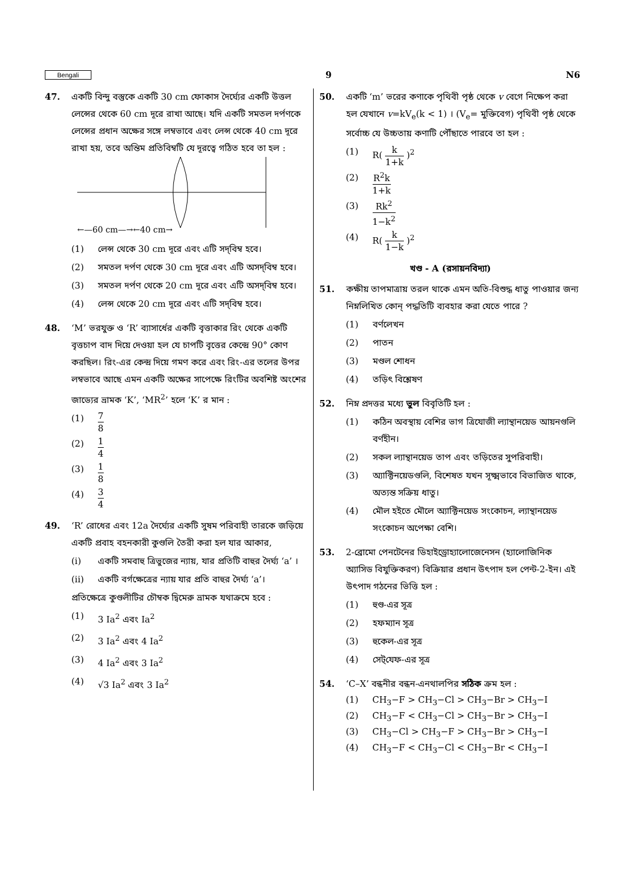Bengali 9 N6
47. একটি বিন্দু বস্তুকে একটি 30 cm ফোকাস দৈর্ঘ্যের একটি উত্তল লেন্সের থেকে 60 cm দূরে রাখা আছে। যদি একটি সমতল দর্পণকে লেন্সের প্রধান অক্ষের সঙ্গে লম্বভাবে এবং লেন্স থেকে 40 cm দূরে রাখা হয়, তবে অন্তিম প্রতিবিম্বটি যে দূরত্বে গঠিত হবে তা হল :
←—60 cm—→←40 cm→
(1) লেন্স থেকে 30 cm দূরে এবং এটি সদ্‌বিম্ব হবে।
(2) সমতল দর্পণ থেকে 30 cm দূরে এবং এটি অসদ্‌বিম্ব হবে।
(3) সমতল দর্পণ থেকে 20 cm দূরে এবং এটি অসদ্‌বিম্ব হবে।
(4) লেন্স থেকে 20 cm দূরে এবং এটি সদ্‌বিম্ব হবে।
48. ‘M’ ভরযুক্ত ও ‘R’ ব্যাসার্ধের একটি বৃত্তাকার রিং থেকে একটি বৃত্তচাপ বাদ দিয়ে দেওয়া হল যে চাপটি বৃত্তের কেন্দ্রে 90° কোণ করছিল। রিং-এর কেন্দ্র দিয়ে গমণ করে এবং রিং-এর তলের উপর লম্বভাবে আছে এমন একটি অক্ষের সাপেক্ষে রিংটির অবশিষ্ট অংশের জাড্যের ভ্রামক ‘K’, ‘MR<sup>2</sup>’ হলে ‘K’ র মান :
(1) 7 8
(2) 1 4
(3) 1 8
(4) 3 4
49. ‘R’ রোধের এবং 12a দৈর্ঘ্যের একটি সুষম পরিবাহী তারকে জড়িয়ে একটি প্রবাহ বহনকারী কুণ্ডলি তৈরী করা হল যার আকার,
(i) একটি সমবাহু ত্রিভুজের ন্যায়, যার প্রতিটি বাহুর দৈর্ঘ্য ‘a’ ।
(ii) একটি বর্গক্ষেত্রের ন্যায় যার প্রতি বাহুর দৈর্ঘ্য ‘a’।
প্রতিক্ষেত্রে কুণ্ডলীটির চৌম্বক দ্বিমেরু ভ্রামক যথাক্রমে হবে :
(1) 3 Ia<sup>2</sup> এবং Ia<sup>2</sup>
(2) 3 Ia<sup>2</sup> এবং 4 Ia<sup>2</sup>
(3) 4 Ia<sup>2</sup> এবং 3 Ia<sup>2</sup>
(4) √3 Ia<sup>2</sup> এবং 3 Ia<sup>2</sup>
50. একটি ‘m’ ভরের কণাকে পৃথিবী পৃষ্ঠ থেকে v বেগে নিক্ষেপ করা হল যেখানে v=kV<sub>e</sub>(k < 1) । (V<sub>e</sub>= মুক্তিবেগ) পৃথিবী পৃষ্ঠ থেকে সর্বোচ্চ যে উচ্চতায় কণাটি পৌঁছাতে পারবে তা হল :
(1) R( k 1+k )<sup>2</sup>
(2) R<sup>2</sup>k 1+k
(3) Rk<sup>2</sup> 1−k<sup>2</sup>
(4) R( k 1−k )<sup>2</sup>
খণ্ড - A (রসায়নবিদ্যা)
51. কক্ষীয় তাপমাত্রায় তরল থাকে এমন অতি-বিশুদ্ধ ধাতু পাওয়ার জন্য নিম্নলিখিত কোন্ পদ্ধতিটি ব্যবহার করা যেতে পারে ?
(1) বর্ণলেখন
(2) পাতন
(3) মণ্ডল শোধন
(4) তড়িৎ বিশ্লেষণ
52. নিম্ন প্রদত্তর মধ্যে ভুল বিবৃতিটি হল :
(1) কঠিন অবস্থায় বেশির ভাগ ত্রিযোজী ল্যান্থানয়েড আয়নগুলি বর্ণহীন।
(2) সকল ল্যান্থানয়েড তাপ এবং তড়িতের সুপরিবাহী।
(3) অ্যাক্টিনয়েডগুলি, বিশেষত যখন সূক্ষ্মভাবে বিভাজিত থাকে, অত্যন্ত সক্রিয় ধাতু।
(4) মৌল হইতে মৌলে অ্যাক্টিনয়েড সংকোচন, ল্যান্থানয়েড সংকোচন অপেক্ষা বেশি।
53. 2-ব্রোমো পেনটেনের ডিহাইড্রোহ্যালোজেনেসন (হ্যালোজিনিক অ্যাসিড বিযুক্তিকরণ) বিক্রিয়ার প্রধান উৎপাদ হল পেন্ট-2-ইন। এই উৎপাদ গঠনের ভিত্তি হল :
(1) হুণ্ড-এর সূত্র
(2) হফম্যান সূত্র
(3) হুকেল-এর সূত্র
(4) সেট্‌যেফ-এর সূত্র
54. ‘C–X’ বন্ধনীর বন্ধন-এনথালপির সঠিক ক্রম হল :
(1) CH<sub>3</sub>−F > CH<sub>3</sub>−Cl > CH<sub>3</sub>−Br > CH<sub>3</sub>−I
(2) CH<sub>3</sub>−F < CH<sub>3</sub>−Cl > CH<sub>3</sub>−Br > CH<sub>3</sub>−I
(3) CH<sub>3</sub>−Cl > CH<sub>3</sub>−F > CH<sub>3</sub>−Br > CH<sub>3</sub>−I
(4) CH<sub>3</sub>−F < CH<sub>3</sub>−Cl < CH<sub>3</sub>−Br < CH<sub>3</sub>−I